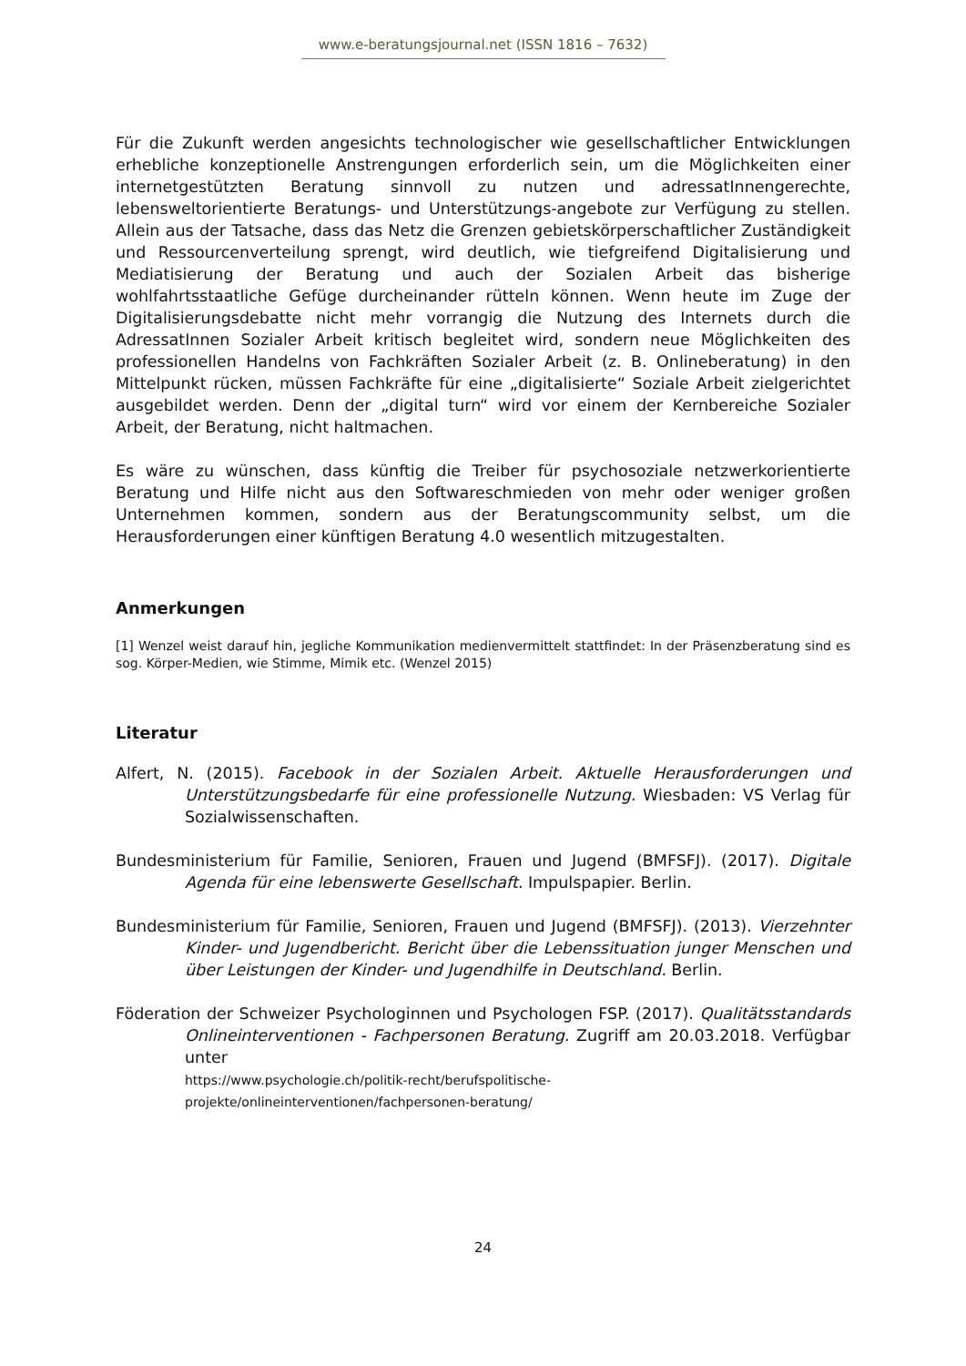www.e-beratungsjournal.net (ISSN 1816 – 7632)
Für die Zukunft werden angesichts technologischer wie gesellschaftlicher Entwicklungen erhebliche konzeptionelle Anstrengungen erforderlich sein, um die Möglichkeiten einer internetgestützten Beratung sinnvoll zu nutzen und adressatInnengerechte, lebensweltorientierte Beratungs- und Unterstützungs-angebote zur Verfügung zu stellen. Allein aus der Tatsache, dass das Netz die Grenzen gebietskörperschaftlicher Zuständigkeit und Ressourcenverteilung sprengt, wird deutlich, wie tiefgreifend Digitalisierung und Mediatisierung der Beratung und auch der Sozialen Arbeit das bisherige wohlfahrtsstaatliche Gefüge durcheinander rütteln können. Wenn heute im Zuge der Digitalisierungsdebatte nicht mehr vorrangig die Nutzung des Internets durch die AdressatInnen Sozialer Arbeit kritisch begleitet wird, sondern neue Möglichkeiten des professionellen Handelns von Fachkräften Sozialer Arbeit (z. B. Onlineberatung) in den Mittelpunkt rücken, müssen Fachkräfte für eine „digitalisierte“ Soziale Arbeit zielgerichtet ausgebildet werden. Denn der „digital turn“ wird vor einem der Kernbereiche Sozialer Arbeit, der Beratung, nicht haltmachen.
Es wäre zu wünschen, dass künftig die Treiber für psychosoziale netzwerkorientierte Beratung und Hilfe nicht aus den Softwareschmieden von mehr oder weniger großen Unternehmen kommen, sondern aus der Beratungscommunity selbst, um die Herausforderungen einer künftigen Beratung 4.0 wesentlich mitzugestalten.
Anmerkungen
[1] Wenzel weist darauf hin, jegliche Kommunikation medienvermittelt stattfindet: In der Präsenzberatung sind es sog. Körper-Medien, wie Stimme, Mimik etc. (Wenzel 2015)
Literatur
Alfert, N. (2015). Facebook in der Sozialen Arbeit. Aktuelle Herausforderungen und Unterstützungsbedarfe für eine professionelle Nutzung. Wiesbaden: VS Verlag für Sozialwissenschaften.
Bundesministerium für Familie, Senioren, Frauen und Jugend (BMFSFJ). (2017). Digitale Agenda für eine lebenswerte Gesellschaft. Impulspapier. Berlin.
Bundesministerium für Familie, Senioren, Frauen und Jugend (BMFSFJ). (2013). Vierzehnter Kinder- und Jugendbericht. Bericht über die Lebenssituation junger Menschen und über Leistungen der Kinder- und Jugendhilfe in Deutschland. Berlin.
Föderation der Schweizer Psychologinnen und Psychologen FSP. (2017). Qualitätsstandards Onlineinterventionen - Fachpersonen Beratung. Zugriff am 20.03.2018. Verfügbar unter
https://www.psychologie.ch/politik-recht/berufspolitische-
projekte/onlineinterventionen/fachpersonen-beratung/
24